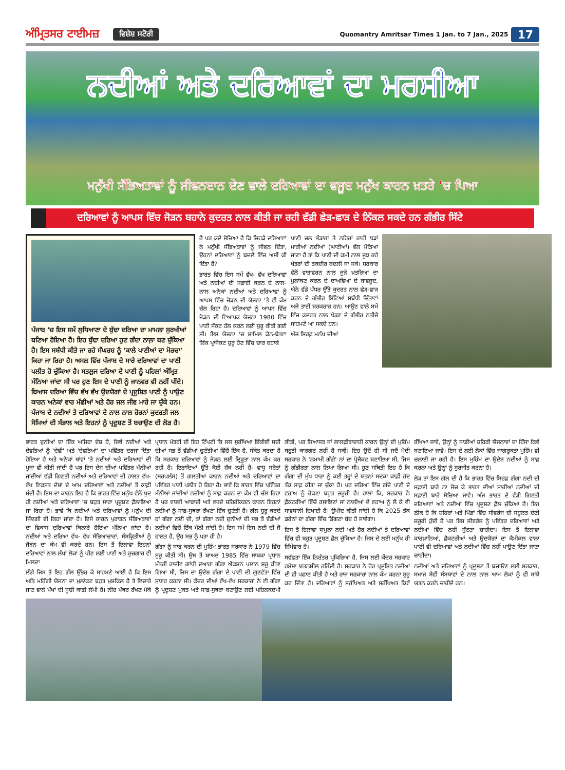ਅੰਮ੍ਰਿਤਸਰ ਟਾਈਮਜ਼
ਵਿਸ਼ੇਸ਼ ਸਟੋਰੀ
Quomantry Amritsar Times 1 Jan. to 7 Jan., 2025
17
ਨਦੀਆਂ ਅਤੇ ਦਰਿਆਵਾਂ ਦਾ ਮਰਸੀਆ
ਮਨੁੱਖੀ ਸੱਭਿਅਤਾਵਾਂ ਨੂੰ ਜੀਵਨਦਾਨ ਦੇਣ ਵਾਲੇ ਦਰਿਆਵਾਂ ਦਾ ਵਜੂਦ ਮਨੁੱਖ ਕਾਰਨ ਖ਼ਤਰੇ 'ਚ ਪਿਆ
ਦਰਿਆਵਾਂ ਨੂੰ ਆਪਸ ਵਿੱਚ ਜੋੜਨ ਬਹਾਨੇ ਕੁਦਰਤ ਨਾਲ ਕੀਤੀ ਜਾ ਰਹੀ ਵੱਡੀ ਛੇੜ-ਛਾੜ ਦੇ ਨਿੱਕਲ ਸਕਦੇ ਹਨ ਗੰਭੀਰ ਸਿੱਟੇ
ਪੰਜਾਬ 'ਚ ਇਸ ਸਮੇਂ ਲੁਧਿਆਣਾ ਦੇ ਬੁੱਢਾ ਦਰਿਆ ਦਾ ਮਾਮਲਾ ਸੁਰਖੀਆਂ ਬਣਿਆ ਹੋਇਆ ਹੈ। ਇਹ ਬੁੱਢਾ ਦਰਿਆ ਹੁਣ ਗੰਦਾ ਨਾਲ਼ਾ ਬਣ ਚੁੱਕਿਆ ਹੈ। ਇਸ ਸਬੰਧੀ ਕੀਤੇ ਜਾ ਰਹੇ ਸੰਘਰਸ਼ ਨੂੰ 'ਕਾਲੇ ਪਾਣੀਆਂ ਦਾ ਮੋਰਚਾ' ਕਿਹਾ ਜਾ ਰਿਹਾ ਹੈ। ਅਸਲ ਵਿੱਚ ਪੰਜਾਬ ਦੇ ਸਾਰੇ ਦਰਿਆਵਾਂ ਦਾ ਪਾਣੀ ਪਲੀਤ ਹੋ ਚੁੱਕਿਆ ਹੈ। ਸਤਲੁਜ ਦਰਿਆ ਦੇ ਪਾਣੀ ਨੂੰ ਪਹਿਲਾਂ ਅੰਮ੍ਰਿਤ ਮੰਨਿਆ ਜਾਂਦਾ ਸੀ ਪਰ ਹੁਣ ਇਸ ਦੇ ਪਾਣੀ ਨੂੰ ਜਾਨਵਰ ਵੀ ਨਹੀਂ ਪੀਂਦੇ। ਬਿਆਸ ਦਰਿਆ ਵਿੱਚ ਵੱਖ ਵੱਖ ਉਦਯੋਗਾਂ ਦੇ ਪ੍ਰਦੂਸ਼ਿਤ ਪਾਣੀ ਨੂੰ ਪਾਉਣ ਕਾਰਨ ਅਨੇਕਾਂ ਵਾਰ ਮੱਛੀਆਂ ਅਤੇ ਹੋਰ ਜਲ ਜੀਵ ਮਾਰੇ ਜਾ ਚੁੱਕੇ ਹਨ। ਪੰਜਾਬ ਦੇ ਨਦੀਆਂ ਤੇ ਦਰਿਆਵਾਂ ਦੇ ਨਾਲ ਨਾਲ ਹੋਰਨਾਂ ਕੁਦਰਤੀ ਜਲ ਸੋਮਿਆਂ ਦੀ ਸੰਭਾਲ ਅਤੇ ਇਹਨਾਂ ਨੂੰ ਪ੍ਰਦੂਸ਼ਣ ਤੋਂ ਬਚਾਉਣ ਦੀ ਲੋੜ ਹੈ।
ਹੈ ਪਰ ਕਦੇ ਸੋਚਿਆ ਹੈ ਕਿ ਜਿਹੜੇ ਦਰਿਆਵਾਂ ਨੇ ਮਨੁੱਖੀ ਸੱਭਿਅਤਾਵਾਂ ਨੂੰ ਜੀਵਨ ਦਿੱਤਾ, ਉਹਨਾਂ ਦਰਿਆਵਾਂ ਨੂੰ ਬਦਲੇ ਵਿੱਚ ਅਸੀਂ ਕੀ ਦਿੱਤਾ ਹੈ?
ਭਾਰਤ ਵਿੱਚ ਇਸ ਸਮੇਂ ਵੱਖ- ਵੱਖ ਦਰਿਆਵਾਂ ਅਤੇ ਨਦੀਆਂ ਦੀ ਸਫ਼ਾਈ ਕਰਨ ਦੇ ਨਾਲ- ਨਾਲ ਅਨੇਕਾਂ ਨਦੀਆਂ ਅਤੇ ਦਰਿਆਵਾਂ ਨੂੰ ਆਪਸ ਵਿੱਚ ਜੋੜਨ ਦੀ ਯੋਜਨਾ 'ਤੇ ਵੀ ਕੰਮ ਚੱਲ ਰਿਹਾ ਹੈ। ਦਰਿਆਵਾਂ ਨੂੰ ਆਪਸ ਵਿੱਚ ਜੋੜਨ ਦੀ ਵਿਆਪਕ ਯੋਜਨਾ 1980 ਵਿੱਚ ਪਾਣੀ ਸੰਕਟ ਹੱਲ ਕਰਨ ਲਈ ਸ਼ੁਰੂ ਕੀਤੀ ਗਈ ਸੀ। ਇਸ ਯੋਜਨਾ 'ਚ ਸ਼ਾਮਿਲ ਕੇਨ-ਬੇਤਵਾ ਲਿੰਕ ਪ੍ਰਾਜੈਕਟ ਸ਼ੁਰੂ ਹੋਣ ਵਿੱਚ ਚਾਰ ਦਹਾਕੇ
ਪਾਣੀ ਜਲ ਭੰਡਾਰਾਂ ਤੇ ਨਹਿਰਾਂ ਰਾਹੀਂ ਥੁੜਾਂ ਮਾਰੀਆਂ ਨਦੀਆਂ (ਘਾਟੀਆਂ) ਵੱਲ ਮੋੜਿਆ ਜਾਣਾ ਹੈ ਤਾਂ ਕਿ ਪਾਣੀ ਦੀ ਕਮੀ ਨਾਲ ਜੂਝ ਰਹੇ ਖੇਤਰਾਂ ਦੀ ਤਕਦੀਰ ਬਦਲੀ ਜਾ ਸਕੇ। ਸਰਕਾਰ ਵੱਲੋਂ ਵਾਤਾਵਰਨ ਨਾਲ ਜੁੜੇ ਖ਼ਤਰਿਆਂ ਦਾ ਮੁਲਾਂਕਣ ਕਰਨ ਦੇ ਦਾਅਵਿਆਂ ਦੇ ਬਾਵਜੂਦ, ਐਨੇ ਵੱਡੇ ਪੱਧਰ ਉੱਤੇ ਕੁਦਰਤ ਨਾਲ ਛੇੜ-ਛਾੜ ਕਰਨ ਦੇ ਗੰਭੀਰ ਸਿੱਟਿਆਂ ਸਬੰਧੀ ਚਿੰਤਾਵਾਂ ਅਜੇ ਤਾਈਂ ਬਰਕਰਾਰ ਹਨ। ਆਉਣ ਵਾਲੇ ਸਮੇਂ ਵਿੱਚ ਕੁਦਰਤ ਨਾਲ ਖੇਡਣ ਦੇ ਗੰਭੀਰ ਨਤੀਜੇ ਸਾਹਮਣੇ ਆ ਸਕਦੇ ਹਨ।
ਅੱਜ ਸਿਰਫ਼ ਮਨੁੱਖ ਦੀਆਂ
ਭਾਰਤ ਦੁਨੀਆਂ ਦਾ ਇੱਕ ਅਜਿਹਾ ਦੇਸ਼ ਹੈ, ਜਿਥੇ ਨਦੀਆਂ ਅਤੇ ਦੇਵਤਿਆਂ ਨੂੰ 'ਦੇਵੀ' ਅਤੇ 'ਦੇਵਤਿਆਂ' ਦਾ ਪਵਿੱਤਰ ਦਰਜਾ ਦਿੱਤਾ ਹੋਇਆ ਹੈ ਅਤੇ ਅਨੇਕਾਂ ਥਾਂਵਾਂ 'ਤੇ ਨਦੀਆਂ ਅਤੇ ਦਰਿਆਵਾਂ ਦੀ ਪੂਜਾ ਵੀ ਕੀਤੀ ਜਾਂਦੀ ਹੈ ਪਰ ਇਸ ਦੇਸ਼ ਦੀਆਂ ਪਵਿੱਤਰ ਮੰਨੀਆਂ ਜਾਂਦੀਆਂ ਵੱਡੀ ਗਿਣਤੀ ਨਦੀਆਂ ਅਤੇ ਦਰਿਆਵਾਂ ਦੀ ਹਾਲਤ ਵੱਖ- ਵੱਖ ਵਿਕਸਤ ਦੇਸ਼ਾਂ ਦੇ ਆਮ ਦਰਿਆਵਾਂ ਅਤੇ ਨਦੀਆਂ ਤੋਂ ਕਾਫ਼ੀ ਮੰਦੀ ਹੈ। ਇਸ ਦਾ ਕਾਰਨ ਇਹ ਹੈ ਕਿ ਭਾਰਤ ਵਿੱਚ ਮਨੁੱਖ ਵੱਲੋਂ ਖੁਦ ਹੀ ਨਦੀਆਂ ਅਤੇ ਦਰਿਆਵਾਂ 'ਚ ਬਹੁਤ ਸਾਰਾ ਪ੍ਰਦੂਸ਼ਣ ਫ਼ੈਲਾਇਆ ਜਾ ਰਿਹਾ ਹੈ। ਭਾਵੇਂ ਕਿ ਨਦੀਆਂ ਅਤੇ ਦਰਿਆਵਾਂ ਨੂੰ ਮਨੁੱਖ ਦੀ ਜ਼ਿੰਦਗੀ ਵੀ ਕਿਹਾ ਜਾਂਦਾ ਹੈ। ਇਸੇ ਕਾਰਨ ਪੁਰਾਤਨ ਸੱਭਿਅਤਾਵਾਂ ਦਾ ਵਿਕਾਸ ਦਰਿਆਵਾਂ ਕਿਨਾਰੇ ਹੋਇਆ ਮੰਨਿਆ ਜਾਂਦਾ ਹੈ। ਨਦੀਆਂ ਅਤੇ ਦਰਿਆ ਵੱਖ- ਵੱਖ ਸੱਭਿਆਚਾਰਾਂ, ਸੰਸਕ੍ਰਿਤੀਆਂ ਨੂੰ ਜੋੜਨ ਦਾ ਕੰਮ ਵੀ ਕਰਦੇ ਹਨ। ਇਸ ਤੋਂ ਇਲਾਵਾ ਇਹਨਾਂ ਦਰਿਆਵਾਂ ਨਾਲ ਲੱਖਾਂ ਲੋਕਾਂ ਨੂੰ ਪੀਣ ਲਈ ਪਾਣੀ ਅਤੇ ਰੁਜ਼ਗਾਰ ਵੀ ਮਿਲਦਾ
ਲੱਗੇ ਜਿਸ ਤੋਂ ਇਹ ਗੱਲ ਉੱਭਰ ਕੇ ਸਾਹਮਣੇ ਆਈ ਹੈ ਕਿ ਇਸ ਅਤਿ ਮਹਿੰਗੀ ਯੋਜਨਾ ਦਾ ਮੁਲਾਂਕਣ ਬਹੁਤ ਮੁਸ਼ਕਿਲ ਹੈ ਤੇ ਵਿਚਾਰੇ ਜਾਣ ਵਾਲੇ ਪੱਖਾਂ ਦੀ ਸੂਚੀ ਕਾਫ਼ੀ ਲੰਮੀ ਹੈ। ਨੀਂਹ ਪੱਥਰ ਰੱਖਣ ਮੌਕੇ ਪ੍ਰਧਾਨ ਮੰਤਰੀ ਦੀ ਇਹ ਟਿੱਪਣੀ ਕਿ ਜਲ ਸੁਰੱਖਿਆ ਇੱਕੀਵੀਂ ਸਦੀ ਦੀਆਂ ਸਭ ਤੋਂ ਵੱਡੀਆਂ ਚੁਣੌਤੀਆਂ ਵਿੱਚੋਂ ਇੱਕ ਹੈ, ਸੰਕੇਤ ਕਰਦਾ ਹੈ ਕਿ ਸਰਕਾਰ ਦਰਿਆਵਾਂ ਨੂੰ ਜੋੜਨ ਲਈ ਦ੍ਰਿੜ੍ਹਤਾ ਨਾਲ ਕੰਮ ਕਰ ਰਹੀ ਹੈ। ਇਰਾਦਿਆਂ ਉੱਤੇ ਕੋਈ ਸ਼ੱਕ ਨਹੀਂ ਹੈ- ਵਾਧੂ ਸਰੋਤਾਂ (ਸਰਪਲੱਸ) ਤੋਂ ਗਲਤੀਆਂ ਕਾਰਨ ਨਦੀਆਂ ਅਤੇ ਦਰਿਆਵਾਂ ਦਾ ਪਵਿੱਤਰ ਪਾਣੀ ਪਲੀਤ ਹੋ ਰਿਹਾ ਹੈ। ਭਾਵੇਂ ਕਿ ਭਾਰਤ ਵਿੱਚ ਪਵਿੱਤਰ ਮੰਨੀਆਂ ਜਾਂਦੀਆਂ ਨਦੀਆਂ ਨੂੰ ਸਾਫ਼ ਕਰਨ ਦਾ ਕੰਮ ਵੀ ਚੱਲ ਰਿਹਾ ਹੈ ਪਰ ਵਧਦੀ ਆਬਾਦੀ ਅਤੇ ਵਧਦੇ ਸ਼ਹਿਰੀਕਰਨ ਕਾਰਨ ਇਹਨਾਂ ਨਦੀਆਂ ਨੂੰ ਸਾਫ਼-ਸੁਥਰਾ ਰੱਖਣਾ ਇੱਕ ਚੁਣੌਤੀ ਹੈ। ਗੱਲ ਸ਼ੁਰੂ ਕਰਦੇ ਹਾਂ ਗੰਗਾ ਨਦੀ ਦੀ, ਤਾਂ ਗੰਗਾ ਨਦੀ ਦੁਨੀਆਂ ਦੀ ਸਭ ਤੋਂ ਵੱਡੀਆਂ ਨਦੀਆਂ ਵਿਚੋਂ ਇੱਕ ਮੰਨੀ ਜਾਂਦੀ ਹੈ। ਇਸ ਸਮੇਂ ਇਸ ਨਦੀ ਦੀ ਜੋ ਹਾਲਤ ਹੈ, ਉਹ ਸਭ ਨੂੰ ਪਤਾ ਹੀ ਹੈ।
ਗੰਗਾ ਨੂੰ ਸਾਫ਼ ਕਰਨ ਦੀ ਮੁਹਿੰਮ ਭਾਰਤ ਸਰਕਾਰ ਨੇ 1979 ਵਿੱਚ ਸ਼ੁਰੂ ਕੀਤੀ ਸੀ। ਉਸ ਤੋਂ ਬਾਅਦ 1985 ਵਿੱਚ ਸਾਬਕਾ ਪ੍ਰਧਾਨ ਮੰਤਰੀ ਰਾਜੀਵ ਗਾਂਧੀ ਦੁਆਰਾ ਗੰਗਾ ਐਕਸ਼ਨ ਪਲਾਨ ਸ਼ੁਰੂ ਕੀਤਾ ਗਿਆ ਸੀ, ਜਿਸ ਦਾ ਉਦੇਸ਼ ਗੰਗਾ ਦੇ ਪਾਣੀ ਦੀ ਗੁਣਵੱਤਾ ਵਿੱਚ ਸੁਧਾਰ ਕਰਨਾ ਸੀ। ਕੇਂਦਰ ਦੀਆਂ ਵੱਖ-ਵੱਖ ਸਰਕਾਰਾਂ ਨੇ ਵੀ ਗੰਗਾ ਨੂੰ ਪ੍ਰਦੂਸ਼ਣ ਮੁਕਤ ਅਤੇ ਸਾਫ਼-ਸੁਥਰਾ ਬਣਾਉਣ ਲਈ ਪਹਿਲਕਦਮੀ ਕੀਤੀ, ਪਰ ਸਿਆਸਤ ਜਾਂ ਲਾਲਫ਼ੀਤਾਸ਼ਾਹੀ ਕਾਰਨ ਉਨ੍ਹਾਂ ਦੀ ਮੁਹਿੰਮ ਬਹੁਤੀ ਕਾਰਗਰ ਨਹੀਂ ਹੋ ਸਕੀ। ਇਹ ਉਦੋਂ ਹੀ ਸੀ ਜਦੋਂ ਮੋਦੀ ਸਰਕਾਰ ਨੇ 'ਨਮਾਮੀ ਗੰਗੇ' ਨਾਂ ਦਾ ਪ੍ਰੋਜੈਕਟ ਬਣਾਇਆ ਸੀ, ਜਿਸ ਨੂੰ ਗੰਭੀਰਤਾ ਨਾਲ ਲਿਆ ਗਿਆ ਸੀ। ਹੁਣ ਸਥਿਤੀ ਇਹ ਹੈ ਕਿ ਗੰਗਾ ਦੀ ਮੁੱਖ ਧਾਰਾ ਨੂੰ ਕਈ ਤਰ੍ਹਾਂ ਦੇ ਯਤਨਾਂ ਸਦਕਾ ਕਾਫ਼ੀ ਹੱਦ ਤੱਕ ਸਾਫ਼ ਕੀਤਾ ਜਾ ਚੁੱਕਾ ਹੈ। ਪਰ ਦਰਿਆ ਵਿੱਚ ਗੰਦੇ ਪਾਣੀ ਦੇ ਵਹਾਅ ਨੂੰ ਰੋਕਣਾ ਬਹੁਤ ਜ਼ਰੂਰੀ ਹੈ। ਹਾਲਾਂ ਕਿ, ਸਰਕਾਰ ਨੇ ਫ਼ੈਕਟਰੀਆਂ ਵਿੱਚੋਂ ਰਸਾਇਣਾਂ ਜਾਂ ਨਾਲੀਆਂ ਦੇ ਵਹਾਅ ਨੂੰ ਲੈ ਕੇ ਵੀ ਸਾਵਧਾਨੀ ਦਿਖਾਈ ਹੈ। ਉਮੀਦ ਕੀਤੀ ਜਾਂਦੀ ਹੈ ਕਿ 2025 ਤੱਕ ਡਰੇਨਾਂ ਦਾ ਗੰਗਾ ਵਿੱਚ ਡਿੱਗਣਾ ਬੰਦ ਹੋ ਜਾਵੇਗਾ।
ਇਸ ਤੋਂ ਇਲਾਵਾ ਯਮੁਨਾ ਨਦੀ ਅਤੇ ਹੋਰ ਨਦੀਆਂ ਤੇ ਦਰਿਆਵਾਂ ਵਿੱਚ ਵੀ ਬਹੁਤ ਪ੍ਰਦੂਸ਼ਣ ਫ਼ੈਲ ਚੁੱਕਿਆ ਹੈ। ਜਿਸ ਦੇ ਲਈ ਮਨੁੱਖ ਹੀ ਜ਼ਿੰਮੇਵਾਰ ਹੈ।
ਸਵੱਛਤਾ ਇੱਕ ਨਿਰੰਤਰ ਪ੍ਰਕਿਰਿਆ ਹੈ, ਜਿਸ ਲਈ ਕੇਂਦਰ ਸਰਕਾਰ ਹਮੇਸ਼ਾ ਯਤਨਸ਼ੀਲ ਰਹਿੰਦੀ ਹੈ। ਸਰਕਾਰ ਨੇ ਹੋਰ ਪ੍ਰਦੂਸ਼ਿਤ ਨਦੀਆਂ ਦੀ ਵੀ ਪਛਾਣ ਕੀਤੀ ਹੈ ਅਤੇ ਰਾਜ ਸਰਕਾਰਾਂ ਨਾਲ ਕੰਮ ਕਰਨਾ ਸ਼ੁਰੂ ਕਰ ਦਿੱਤਾ ਹੈ। ਦਰਿਆਵਾਂ ਨੂੰ ਸੁਰੱਖਿਅਤ ਅਤੇ ਸੁਰੱਖਿਅਤ ਕਿਵੇਂ ਰੱਖਿਆ ਜਾਵੇ, ਉਨ੍ਹਾਂ ਨੂੰ ਸਾਡੀਆਂ ਸ਼ਹਿਰੀ ਯੋਜਨਾਵਾਂ ਦਾ ਹਿੱਸਾ ਕਿਵੇਂ ਬਣਾਇਆ ਜਾਵੇ। ਇਸ ਦੇ ਲਈ ਲੋਕਾਂ ਵਿੱਚ ਜਾਗਰੂਕਤਾ ਮੁਹਿੰਮ ਵੀ ਚਲਾਈ ਜਾ ਰਹੀ ਹੈ। ਇਸ ਮੁਹਿੰਮ ਦਾ ਉਦੇਸ਼ ਨਦੀਆਂ ਨੂੰ ਸਾਫ਼ ਕਰਨਾ ਅਤੇ ਉਨ੍ਹਾਂ ਨੂੰ ਸੁਰਜੀਤ ਕਰਨਾ ਹੈ।
ਲੋੜ ਤਾਂ ਇਸ ਗੱਲ ਦੀ ਹੈ ਕਿ ਭਾਰਤ ਵਿੱਚ ਸਿਰਫ਼ ਗੰਗਾ ਨਦੀ ਦੀ ਸਫ਼ਾਈ ਬਾਰੇ ਨਾ ਸੋਚ ਕੇ ਭਾਰਤ ਦੀਆਂ ਸਾਰੀਆਂ ਨਦੀਆਂ ਦੀ ਸਫ਼ਾਈ ਬਾਰੇ ਸੋਚਿਆ ਜਾਵੇ। ਅੱਜ ਭਾਰਤ ਦੇ ਵੱਡੀ ਗਿਣਤੀ ਦਰਿਆਵਾਂ ਅਤੇ ਨਦੀਆਂ ਵਿੱਚ ਪ੍ਰਦੂਸ਼ਣ ਫ਼ੈਲ ਚੁੱਕਿਆ ਹੈ। ਇਹ ਠੀਕ ਹੈ ਕਿ ਸ਼ਹਿਰਾਂ ਅਤੇ ਪਿੰਡਾਂ ਵਿੱਚ ਸੀਵਰੇਜ ਦੀ ਸਹੂਲਤ ਦੇਣੀ ਜ਼ਰੂਰੀ ਹੁੰਦੀ ਹੈ ਪਰ ਇਸ ਸੀਵਰੇਜ਼ ਨੂੰ ਪਵਿੱਤਰ ਦਰਿਆਵਾਂ ਅਤੇ ਨਦੀਆਂ ਵਿੱਚ ਨਹੀਂ ਸੁੱਟਣਾ ਚਾਹੀਦਾ। ਇਸ ਤੋਂ ਇਲਾਵਾ ਕਾਰਖ਼ਾਨਿਆਂ, ਫ਼ੈਕਟਰੀਆਂ ਅਤੇ ਉਦਯੋਗਾਂ ਦਾ ਕੈਮੀਕਲ ਵਾਲਾ ਪਾਣੀ ਵੀ ਦਰਿਆਵਾਂ ਅਤੇ ਨਦੀਆਂ ਵਿੱਚ ਨਹੀਂ ਪਾਉਣ ਦਿੱਤਾ ਜਾਣਾ ਚਾਹੀਦਾ।
ਨਦੀਆਂ ਅਤੇ ਦਰਿਆਵਾਂ ਨੂੰ ਪ੍ਰਦੂਸ਼ਣ ਤੋਂ ਬਚਾਉਣ ਲਈ ਸਰਕਾਰ, ਸਮਾਜ ਸੇਵੀ ਸੰਸਥਾਵਾਂ ਦੇ ਨਾਲ ਨਾਲ ਆਮ ਲੋਕਾਂ ਨੂੰ ਵੀ ਸਾਂਝੇ ਯਤਨ ਕਰਨੇ ਚਾਹੀਦੇ ਹਨ।